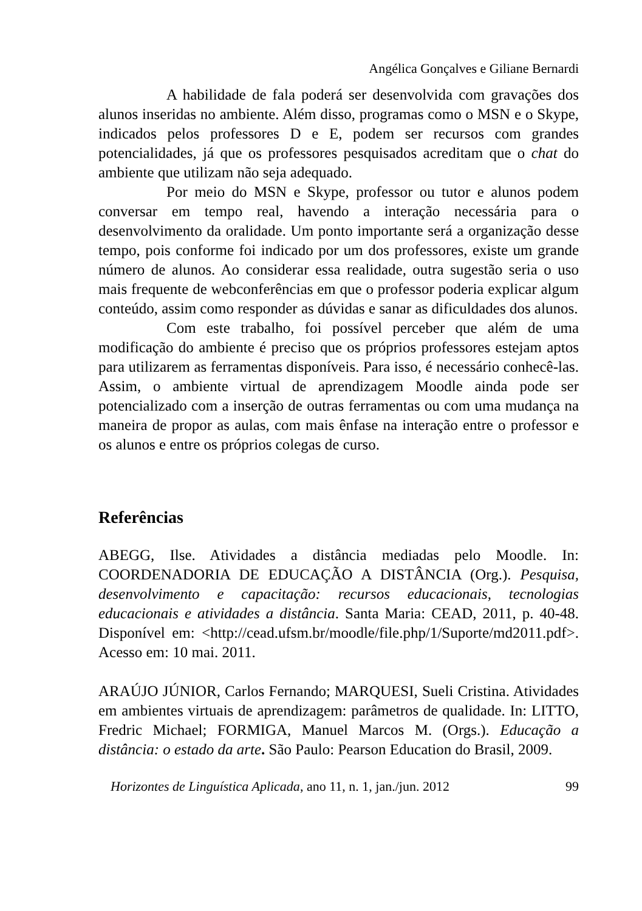Angélica Gonçalves e Giliane Bernardi
A habilidade de fala poderá ser desenvolvida com gravações dos alunos inseridas no ambiente. Além disso, programas como o MSN e o Skype, indicados pelos professores D e E, podem ser recursos com grandes potencialidades, já que os professores pesquisados acreditam que o chat do ambiente que utilizam não seja adequado.
Por meio do MSN e Skype, professor ou tutor e alunos podem conversar em tempo real, havendo a interação necessária para o desenvolvimento da oralidade. Um ponto importante será a organização desse tempo, pois conforme foi indicado por um dos professores, existe um grande número de alunos. Ao considerar essa realidade, outra sugestão seria o uso mais frequente de webconferências em que o professor poderia explicar algum conteúdo, assim como responder as dúvidas e sanar as dificuldades dos alunos.
Com este trabalho, foi possível perceber que além de uma modificação do ambiente é preciso que os próprios professores estejam aptos para utilizarem as ferramentas disponíveis. Para isso, é necessário conhecê-las. Assim, o ambiente virtual de aprendizagem Moodle ainda pode ser potencializado com a inserção de outras ferramentas ou com uma mudança na maneira de propor as aulas, com mais ênfase na interação entre o professor e os alunos e entre os próprios colegas de curso.
Referências
ABEGG, Ilse. Atividades a distância mediadas pelo Moodle. In: COORDENADORIA DE EDUCAÇÃO A DISTÂNCIA (Org.). Pesquisa, desenvolvimento e capacitação: recursos educacionais, tecnologias educacionais e atividades a distância. Santa Maria: CEAD, 2011, p. 40-48. Disponível em: <http://cead.ufsm.br/moodle/file.php/1/Suporte/md2011.pdf>. Acesso em: 10 mai. 2011.
ARAÚJO JÚNIOR, Carlos Fernando; MARQUESI, Sueli Cristina. Atividades em ambientes virtuais de aprendizagem: parâmetros de qualidade. In: LITTO, Fredric Michael; FORMIGA, Manuel Marcos M. (Orgs.). Educação a distância: o estado da arte. São Paulo: Pearson Education do Brasil, 2009.
Horizontes de Linguística Aplicada, ano 11, n. 1, jan./jun. 2012 99